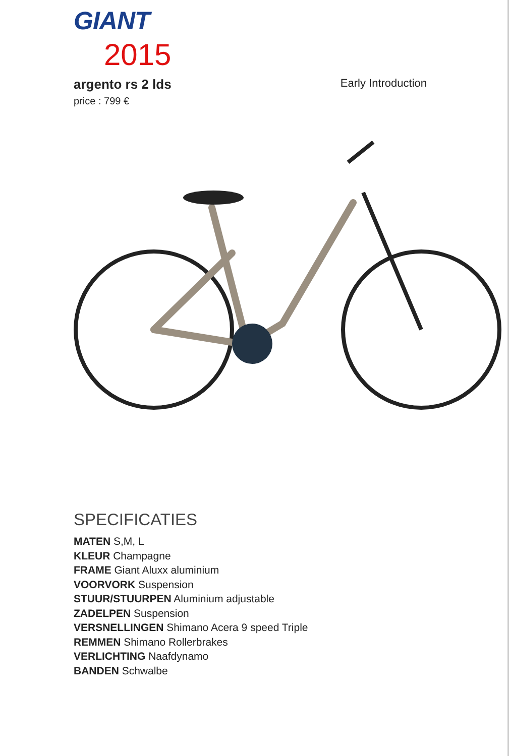GIANT
2015
argento rs 2 lds
Early Introduction
price : 799 €
SPECIFICATIES
MATEN S,M, L
KLEUR Champagne
FRAME Giant Aluxx aluminium
VOORVORK Suspension
STUUR/STUURPEN Aluminium adjustable
ZADELPEN Suspension
VERSNELLINGEN Shimano Acera 9 speed Triple
REMMEN Shimano Rollerbrakes
VERLICHTING Naafdynamo
BANDEN Schwalbe